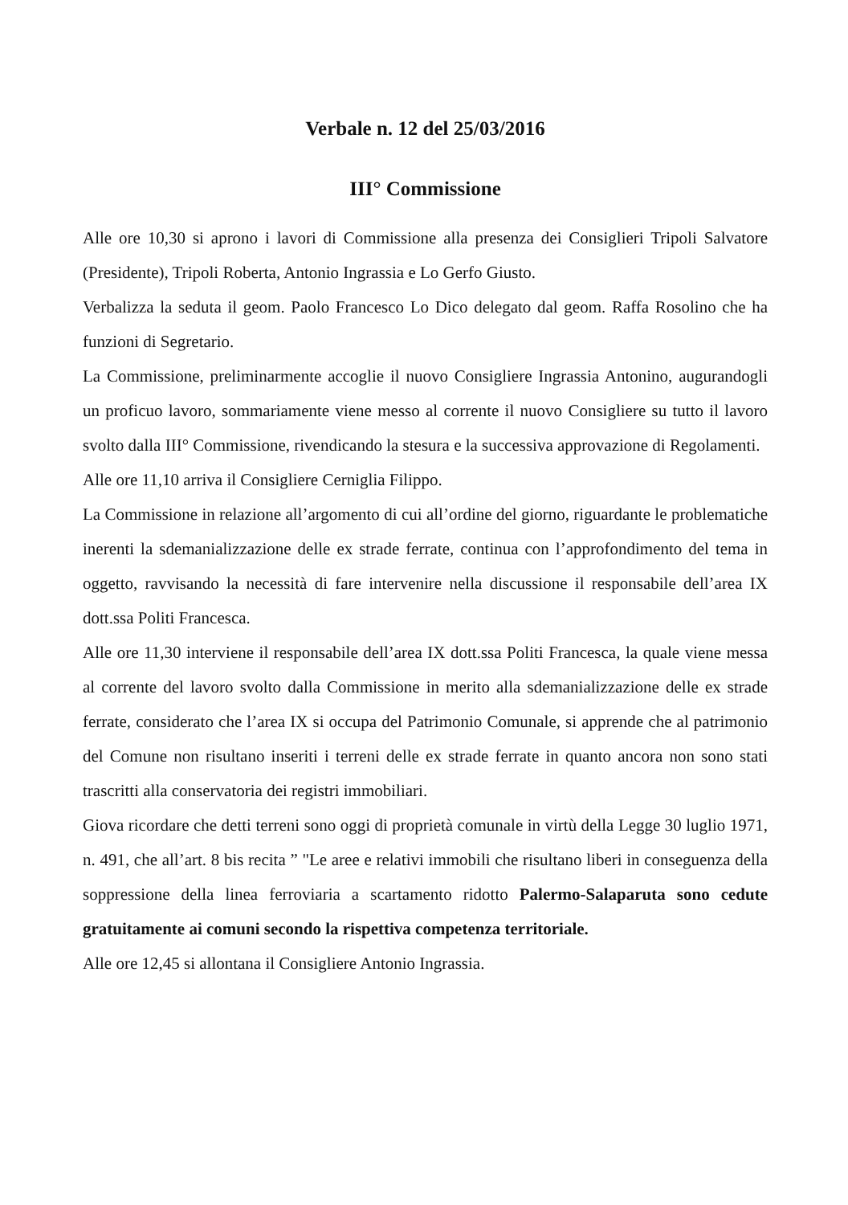Verbale n. 12 del 25/03/2016
III° Commissione
Alle ore 10,30 si aprono i lavori di Commissione alla presenza dei Consiglieri Tripoli Salvatore (Presidente), Tripoli Roberta, Antonio Ingrassia e Lo Gerfo Giusto.
Verbalizza la seduta il geom. Paolo Francesco Lo Dico delegato dal geom. Raffa Rosolino che ha funzioni di Segretario.
La Commissione, preliminarmente accoglie il nuovo Consigliere Ingrassia Antonino, augurandogli un proficuo lavoro, sommariamente viene messo al corrente il nuovo Consigliere su tutto il lavoro svolto dalla III° Commissione, rivendicando la stesura e la successiva approvazione di Regolamenti.
Alle ore 11,10 arriva il Consigliere Cerniglia Filippo.
La Commissione in relazione all’argomento di cui all’ordine del giorno, riguardante le problematiche inerenti la sdemanializzazione delle ex strade ferrate, continua con l’approfondimento del tema in oggetto, ravvisando la necessità di fare intervenire nella discussione il responsabile dell’area IX dott.ssa Politi Francesca.
Alle ore 11,30 interviene il responsabile dell’area IX dott.ssa Politi Francesca, la quale viene messa al corrente del lavoro svolto dalla Commissione in merito alla sdemanializzazione delle ex strade ferrate, considerato che l’area IX si occupa del Patrimonio Comunale, si apprende che al patrimonio del Comune non risultano inseriti i terreni delle ex strade ferrate in quanto ancora non sono stati trascritti alla conservatoria dei registri immobiliari.
Giova ricordare che detti terreni sono oggi di proprietà comunale in virtù della Legge 30 luglio 1971, n. 491, che all’art. 8 bis recita ” "Le aree e relativi immobili che risultano liberi in conseguenza della soppressione della linea ferroviaria a scartamento ridotto Palermo-Salaparuta sono cedute gratuitamente ai comuni secondo la rispettiva competenza territoriale.
Alle ore 12,45 si allontana il Consigliere Antonio Ingrassia.